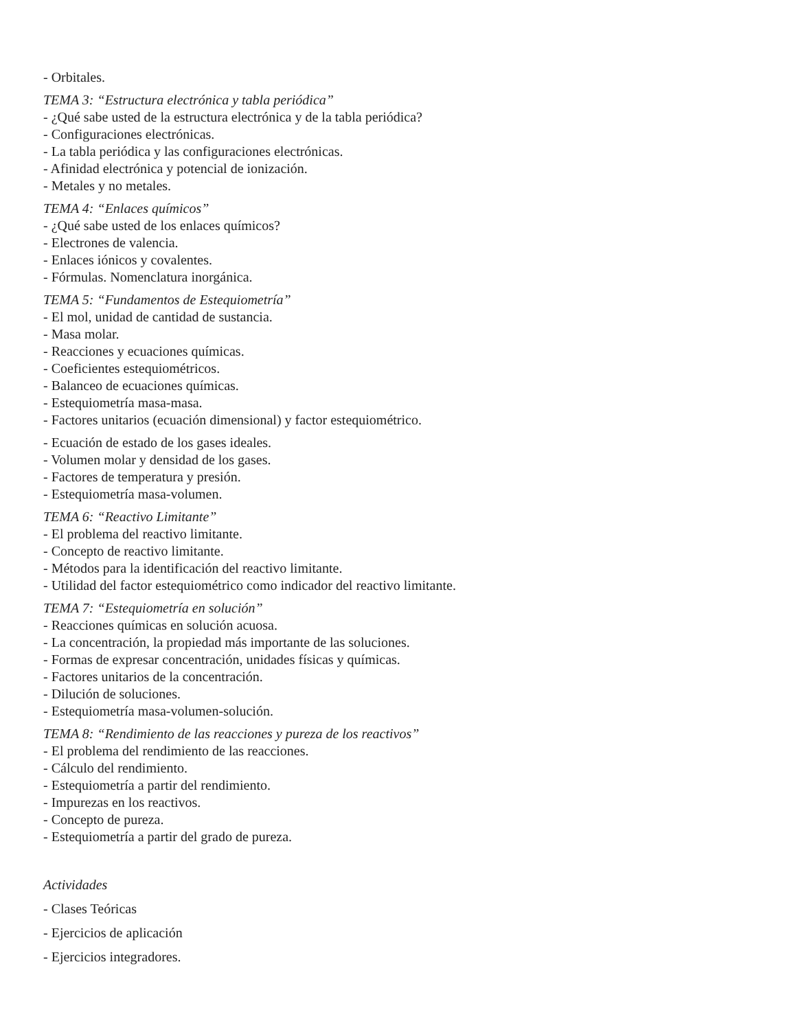- Orbitales.
TEMA 3: “Estructura electrónica y tabla periódica”
- ¿Qué sabe usted de la estructura electrónica y de la tabla periódica?
- Configuraciones electrónicas.
- La tabla periódica y las configuraciones electrónicas.
- Afinidad electrónica y potencial de ionización.
- Metales y no metales.
TEMA 4: “Enlaces químicos”
- ¿Qué sabe usted de los enlaces químicos?
- Electrones de valencia.
- Enlaces iónicos y covalentes.
- Fórmulas. Nomenclatura inorgánica.
TEMA 5: “Fundamentos de Estequiometría”
- El mol, unidad de cantidad de sustancia.
- Masa molar.
- Reacciones y ecuaciones químicas.
- Coeficientes estequiométricos.
- Balanceo de ecuaciones químicas.
- Estequiometría masa-masa.
- Factores unitarios (ecuación dimensional) y factor estequiométrico.
- Ecuación de estado de los gases ideales.
- Volumen molar y densidad de los gases.
- Factores de temperatura y presión.
- Estequiometría masa-volumen.
TEMA 6: “Reactivo Limitante”
- El problema del reactivo limitante.
- Concepto de reactivo limitante.
- Métodos para la identificación del reactivo limitante.
- Utilidad del factor estequiométrico como indicador del reactivo limitante.
TEMA 7: “Estequiometría en solución”
- Reacciones químicas en solución acuosa.
- La concentración, la propiedad más importante de las soluciones.
- Formas de expresar concentración, unidades físicas y químicas.
- Factores unitarios de la concentración.
- Dilución de soluciones.
- Estequiometría masa-volumen-solución.
TEMA 8: “Rendimiento de las reacciones y pureza de los reactivos”
- El problema del rendimiento de las reacciones.
- Cálculo del rendimiento.
- Estequiometría a partir del rendimiento.
- Impurezas en los reactivos.
- Concepto de pureza.
- Estequiometría a partir del grado de pureza.
Actividades
- Clases Teóricas
- Ejercicios de aplicación
- Ejercicios integradores.